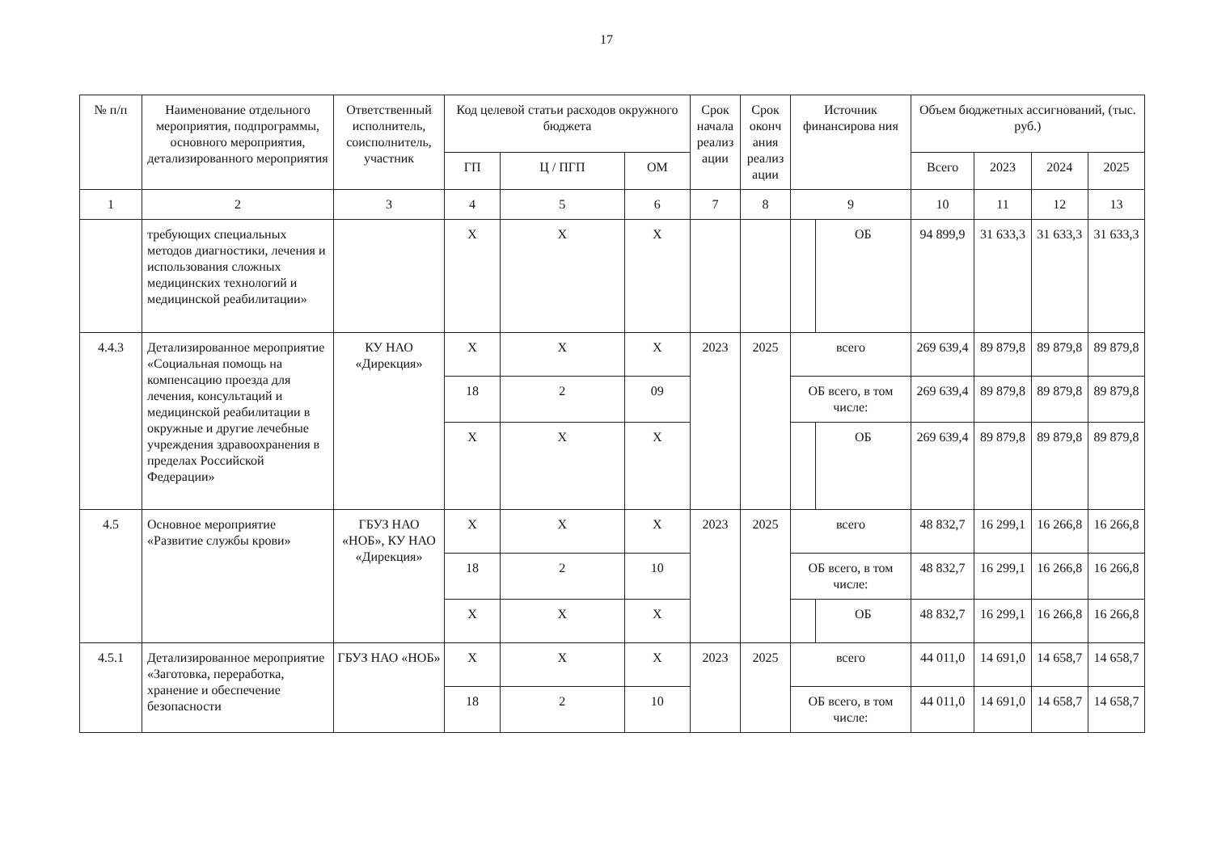17
| № п/п | Наименование отдельного мероприятия, подпрограммы, основного мероприятия, детализированного мероприятия | Ответственный исполнитель, соисполнитель, участник | Код целевой статьи расходов окружного бюджета | | | Срок начала реализ ации | Срок оконч ания реализ ации | Источник финансирова ния | | Объем бюджетных ассигнований, (тыс. руб.) | | | |
| --- | --- | --- | --- | --- | --- | --- | --- | --- | --- | --- | --- | --- | --- |
| | | | ГП | Ц / ПГП | ОМ | | | | | Всего | 2023 | 2024 | 2025 |
| 1 | 2 | 3 | 4 | 5 | 6 | 7 | 8 | 9 | | 10 | 11 | 12 | 13 |
| | требующих специальных методов диагностики, лечения и использования сложных медицинских технологий и медицинской реабилитации» | | Х | Х | Х | | | | ОБ | 94 899,9 | 31 633,3 | 31 633,3 | 31 633,3 |
| 4.4.3 | Детализированное мероприятие «Социальная помощь на компенсацию проезда для лечения, консультаций и медицинской реабилитации в окружные и другие лечебные учреждения здравоохранения в пределах Российской Федерации» | КУ НАО «Дирекция» | Х | Х | Х | 2023 | 2025 | всего | | 269 639,4 | 89 879,8 | 89 879,8 | 89 879,8 |
| | | | 18 | 2 | 09 | | | ОБ всего, в том числе: | | 269 639,4 | 89 879,8 | 89 879,8 | 89 879,8 |
| | | | Х | Х | Х | | | | ОБ | 269 639,4 | 89 879,8 | 89 879,8 | 89 879,8 |
| 4.5 | Основное мероприятие «Развитие службы крови» | ГБУЗ НАО «НОБ», КУ НАО «Дирекция» | Х | Х | Х | 2023 | 2025 | всего | | 48 832,7 | 16 299,1 | 16 266,8 | 16 266,8 |
| | | | 18 | 2 | 10 | | | ОБ всего, в том числе: | | 48 832,7 | 16 299,1 | 16 266,8 | 16 266,8 |
| | | | Х | Х | Х | | | | ОБ | 48 832,7 | 16 299,1 | 16 266,8 | 16 266,8 |
| 4.5.1 | Детализированное мероприятие «Заготовка, переработка, хранение и обеспечение безопасности | ГБУЗ НАО «НОБ» | Х | Х | Х | 2023 | 2025 | всего | | 44 011,0 | 14 691,0 | 14 658,7 | 14 658,7 |
| | | | 18 | 2 | 10 | | | ОБ всего, в том числе: | | 44 011,0 | 14 691,0 | 14 658,7 | 14 658,7 |